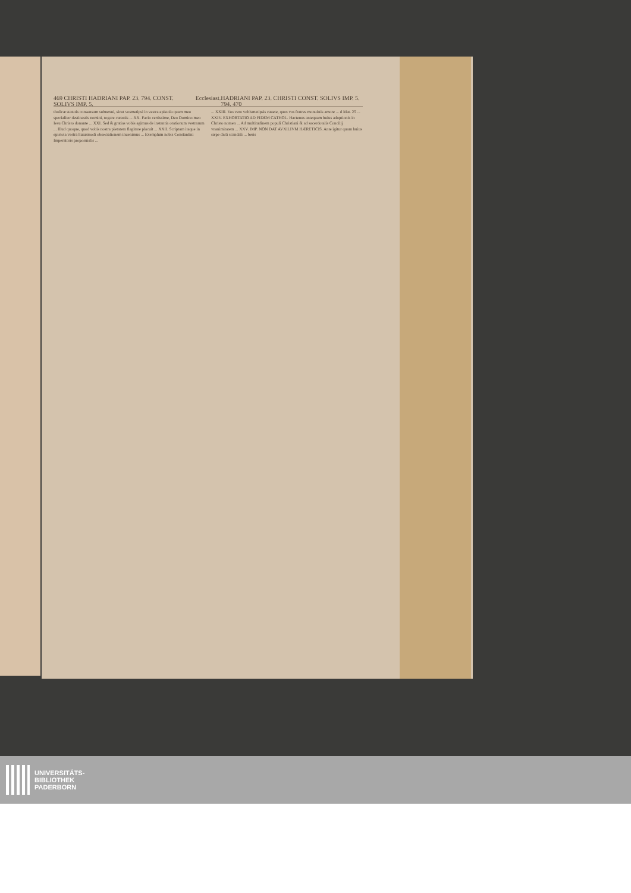469 CHRISTI HADRIANI PAP. 23. 794. CONST. SOLIVS IMP. 5. Ecclesiast. HADRIANI PAP. 23. CHRISTI CONST. SOLIVS IMP. 5. 794. 470
tholicæ statutis consensum subnexui, sicut vosmetipsi in vestra epistola quam meo specialiter destinastis nomini, rogare curastis ... XX. Facio certissime, Deo Domino meo Iesu Christo donante ... XXI. Sed & gratias vobis agimus de instantia orationum vestrarum ... Illud quoque, quod vobis nostra pietatem flagitare placuit ... XXII. Scriptam itaque in epistola vestra huiusmodi obsecrationem inuenimus ... Exemplum nobis Constantini Imperatoris proposuistis ...
... XXIII. Vos vero vobismetipsis cauete, quos vos fratres monuistis amore ... d Mat. 25 ... XXIV. EXHORTATIO AD FIDEM CATHOL. Hactenus antequam huius adoptionis in Christo nomen ... Ad multitudinem populi Christiani & ad sacerdotalis Concilij vnanimitatem ... XXV. IMP. NON DAT AVXILIVM HÆRETICIS. Ante igitur quam huius sæpe dicti scandali ... beris
UNIVERSITÄTS-
BIBLIOTHEK
PADERBORN